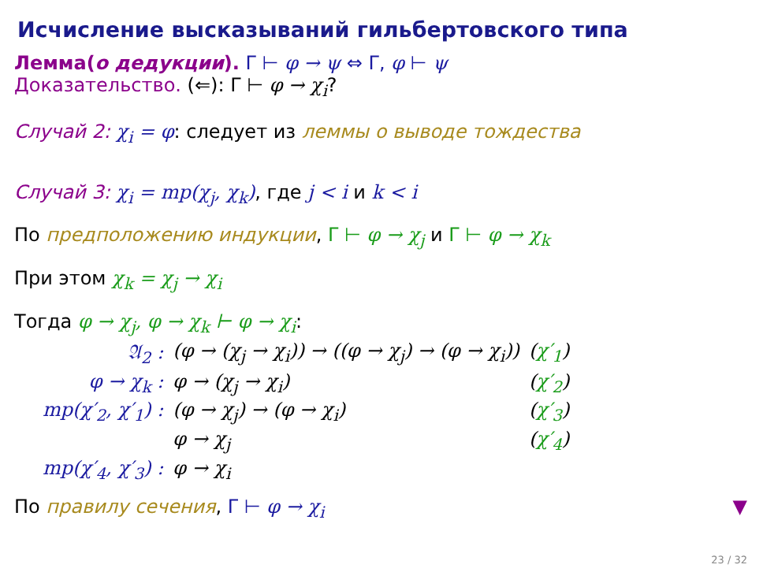Исчисление высказываний гильбертовского типа
Лемма(о дедукции). Γ ⊢ φ → ψ ⇔ Γ, φ ⊢ ψ
Доказательство. (⇐): Γ ⊢ φ → χ<sub>i</sub>?
Случай 2: χ<sub>i</sub> = φ: следует из леммы о выводе тождества
Случай 3: χ<sub>i</sub> = mp(χ<sub>j</sub>, χ<sub>k</sub>), где j < i и k < i
По предположению индукции, Γ ⊢ φ → χ<sub>j</sub> и Γ ⊢ φ → χ<sub>k</sub>
При этом χ<sub>k</sub> = χ<sub>j</sub> → χ<sub>i</sub>
Тогда φ → χ<sub>j</sub>, φ → χ<sub>k</sub> ⊢ φ → χ<sub>i</sub>:
| 𝔄<sub>2</sub> : | (φ → (χ<sub>j</sub> → χ<sub>i</sub>)) → ((φ → χ<sub>j</sub>) → (φ → χ<sub>i</sub>)) | ( χ′<sub>1</sub> ) |
| φ → χ<sub>k</sub> : | φ → (χ<sub>j</sub> → χ<sub>i</sub>) | ( χ′<sub>2</sub> ) |
| mp(χ′<sub>2</sub>, χ′<sub>1</sub>) : | (φ → χ<sub>j</sub>) → (φ → χ<sub>i</sub>) | ( χ′<sub>3</sub> ) |
| | φ → χ<sub>j</sub> | ( χ′<sub>4</sub> ) |
| mp(χ′<sub>4</sub>, χ′<sub>3</sub>) : | φ → χ<sub>i</sub> | |
По правилу сечения, Γ ⊢ φ → χ<sub>i</sub> ▼
23 / 32